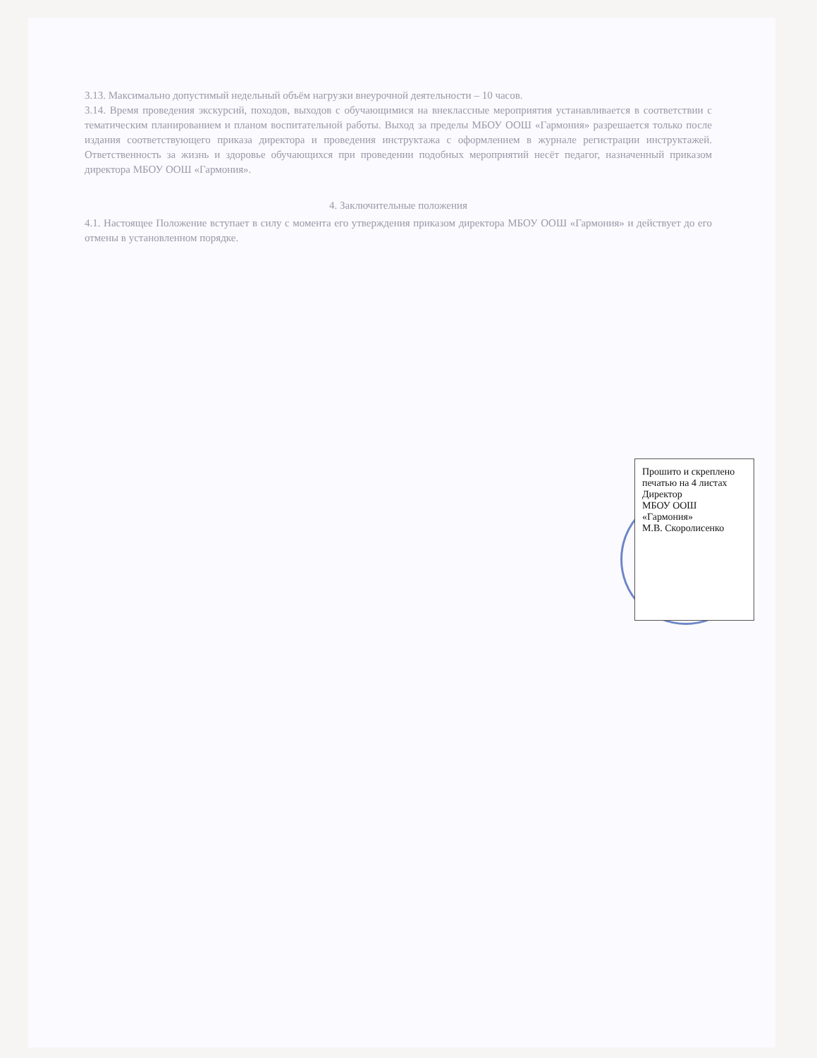3.13. Максимально допустимый недельный объём нагрузки внеурочной деятельности – 10 часов.
3.14. Время проведения экскурсий, походов, выходов с обучающимися на внеклассные мероприятия устанавливается в соответствии с тематическим планированием и планом воспитательной работы. Выход за пределы МБОУ ООШ «Гармония» разрешается только после издания соответствующего приказа директора и проведения инструктажа с оформлением в журнале регистрации инструктажей. Ответственность за жизнь и здоровье обучающихся при проведении подобных мероприятий несёт педагог, назначенный приказом директора МБОУ ООШ «Гармония».
4. Заключительные положения
4.1. Настоящее Положение вступает в силу с момента его утверждения приказом директора МБОУ ООШ «Гармония» и действует до его отмены в установленном порядке.
Прошито и скреплено печатью на 4 листах
Директор
МБОУ ООШ «Гармония»
М.В. Скоролисенко